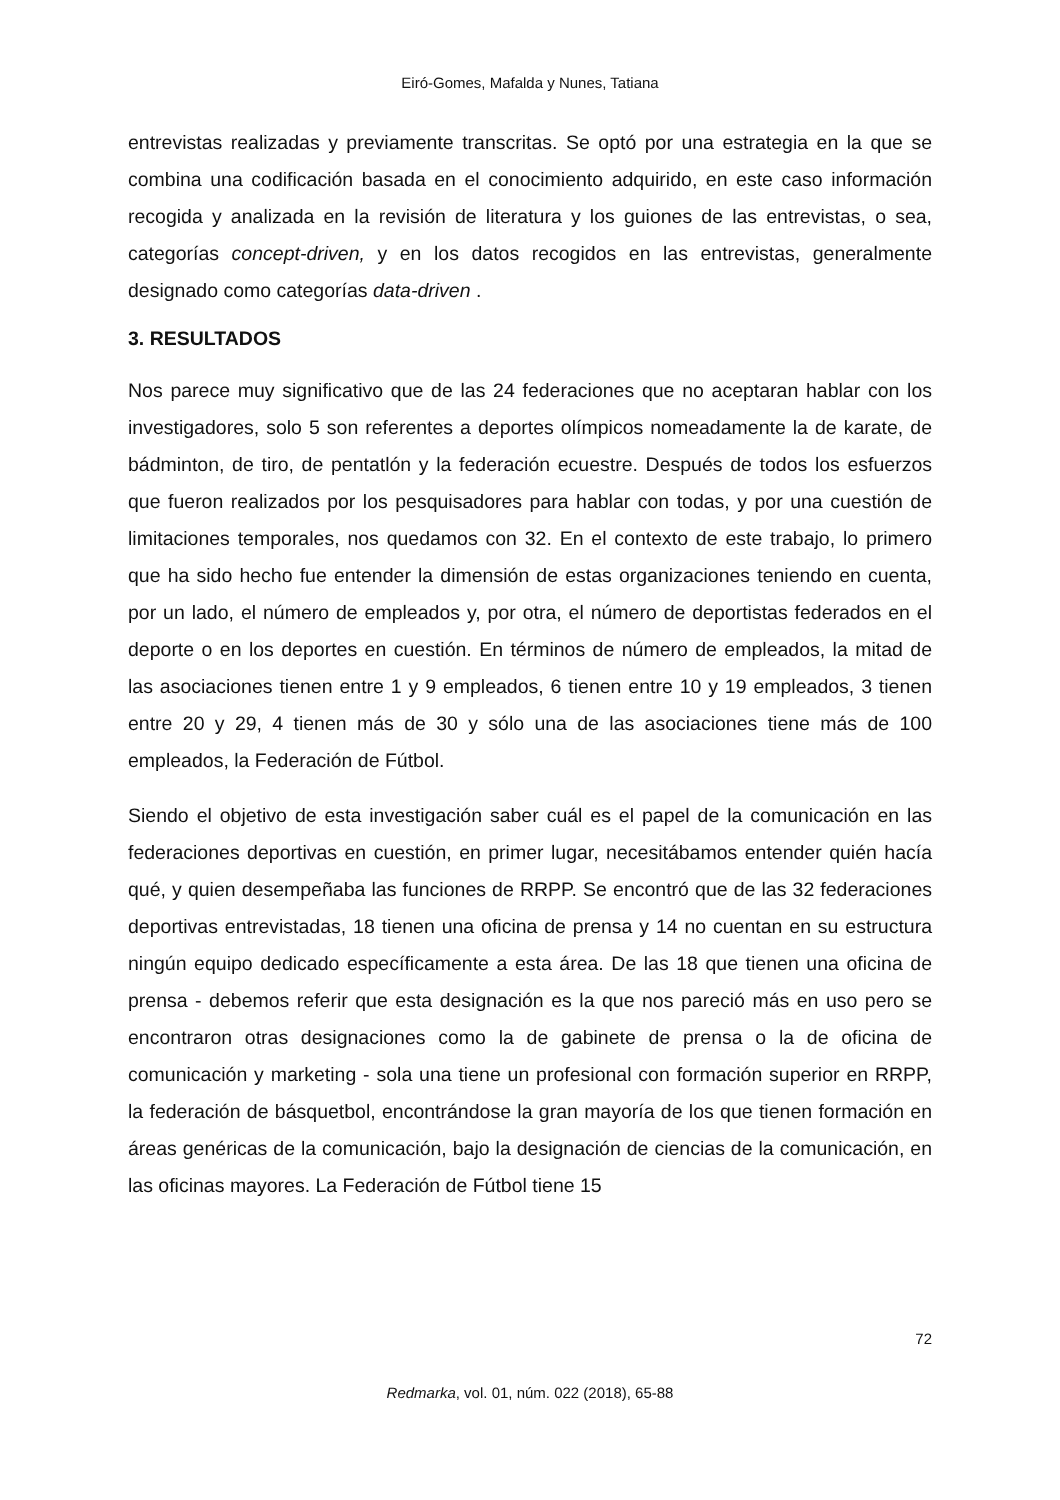Eiró-Gomes, Mafalda y Nunes, Tatiana
entrevistas realizadas y previamente transcritas. Se optó por una estrategia en la que se combina una codificación basada en el conocimiento adquirido, en este caso información recogida y analizada en la revisión de literatura y los guiones de las entrevistas, o sea, categorías concept-driven, y en los datos recogidos en las entrevistas, generalmente designado como categorías data-driven .
3. RESULTADOS
Nos parece muy significativo que de las 24 federaciones que no aceptaran hablar con los investigadores, solo 5 son referentes a deportes olímpicos nomeadamente la de karate, de bádminton, de tiro, de pentatlón y la federación ecuestre. Después de todos los esfuerzos que fueron realizados por los pesquisadores para hablar con todas, y por una cuestión de limitaciones temporales, nos quedamos con 32. En el contexto de este trabajo, lo primero que ha sido hecho fue entender la dimensión de estas organizaciones teniendo en cuenta, por un lado, el número de empleados y, por otra, el número de deportistas federados en el deporte o en los deportes en cuestión. En términos de número de empleados, la mitad de las asociaciones tienen entre 1 y 9 empleados, 6 tienen entre 10 y 19 empleados, 3 tienen entre 20 y 29, 4 tienen más de 30 y sólo una de las asociaciones tiene más de 100 empleados, la Federación de Fútbol.
Siendo el objetivo de esta investigación saber cuál es el papel de la comunicación en las federaciones deportivas en cuestión, en primer lugar, necesitábamos entender quién hacía qué, y quien desempeñaba las funciones de RRPP. Se encontró que de las 32 federaciones deportivas entrevistadas, 18 tienen una oficina de prensa y 14 no cuentan en su estructura ningún equipo dedicado específicamente a esta área. De las 18 que tienen una oficina de prensa - debemos referir que esta designación es la que nos pareció más en uso pero se encontraron otras designaciones como la de gabinete de prensa o la de oficina de comunicación y marketing - sola una tiene un profesional con formación superior en RRPP, la federación de básquetbol, encontrándose la gran mayoría de los que tienen formación en áreas genéricas de la comunicación, bajo la designación de ciencias de la comunicación, en las oficinas mayores. La Federación de Fútbol tiene 15
72
Redmarka, vol. 01, núm. 022 (2018), 65-88